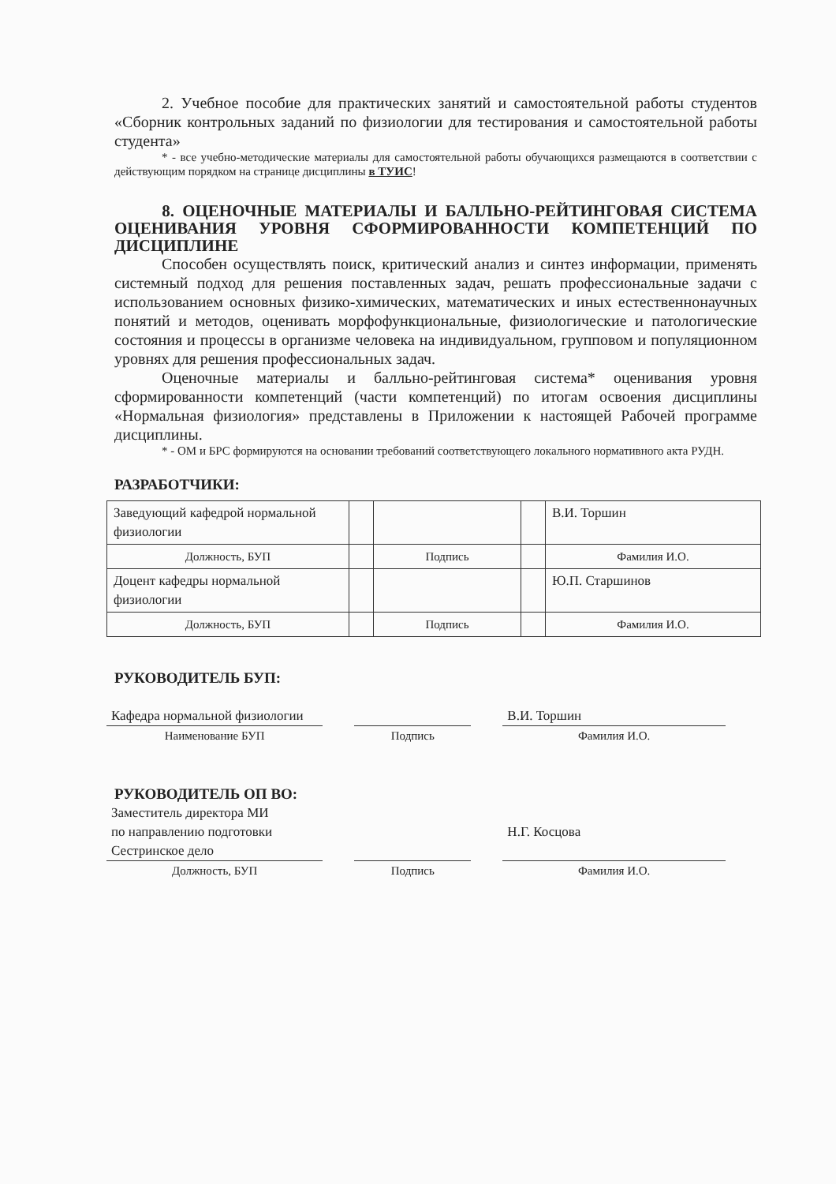2. Учебное пособие для практических занятий и самостоятельной работы студентов «Сборник контрольных заданий по физиологии для тестирования и самостоятельной работы студента»
* - все учебно-методические материалы для самостоятельной работы обучающихся размещаются в соответствии с действующим порядком на странице дисциплины в ТУИС!
8. ОЦЕНОЧНЫЕ МАТЕРИАЛЫ И БАЛЛЬНО-РЕЙТИНГОВАЯ СИСТЕМА ОЦЕНИВАНИЯ УРОВНЯ СФОРМИРОВАННОСТИ КОМПЕТЕНЦИЙ ПО ДИСЦИПЛИНЕ
Способен осуществлять поиск, критический анализ и синтез информации, применять системный подход для решения поставленных задач, решать профессиональные задачи с использованием основных физико-химических, математических и иных естественнонаучных понятий и методов, оценивать морфофункциональные, физиологические и патологические состояния и процессы в организме человека на индивидуальном, групповом и популяционном уровнях для решения профессиональных задач.
Оценочные материалы и балльно-рейтинговая система* оценивания уровня сформированности компетенций (части компетенций) по итогам освоения дисциплины «Нормальная физиология» представлены в Приложении к настоящей Рабочей программе дисциплины.
* - ОМ и БРС формируются на основании требований соответствующего локального нормативного акта РУДН.
РАЗРАБОТЧИКИ:
| Заведующий кафедрой нормальной физиологии | | | | В.И. Торшин |
| Должность, БУП | | Подпись | | Фамилия И.О. |
| Доцент кафедры нормальной физиологии | | | | Ю.П. Старшинов |
| Должность, БУП | | Подпись | | Фамилия И.О. |
РУКОВОДИТЕЛЬ БУП:
Кафедра нормальной физиологии
Наименование БУП
Подпись
В.И. Торшин
Фамилия И.О.
РУКОВОДИТЕЛЬ ОП ВО:
Заместитель директора МИ
по направлению подготовки
Сестринское дело
Должность, БУП
Подпись
Н.Г. Косцова
Фамилия И.О.